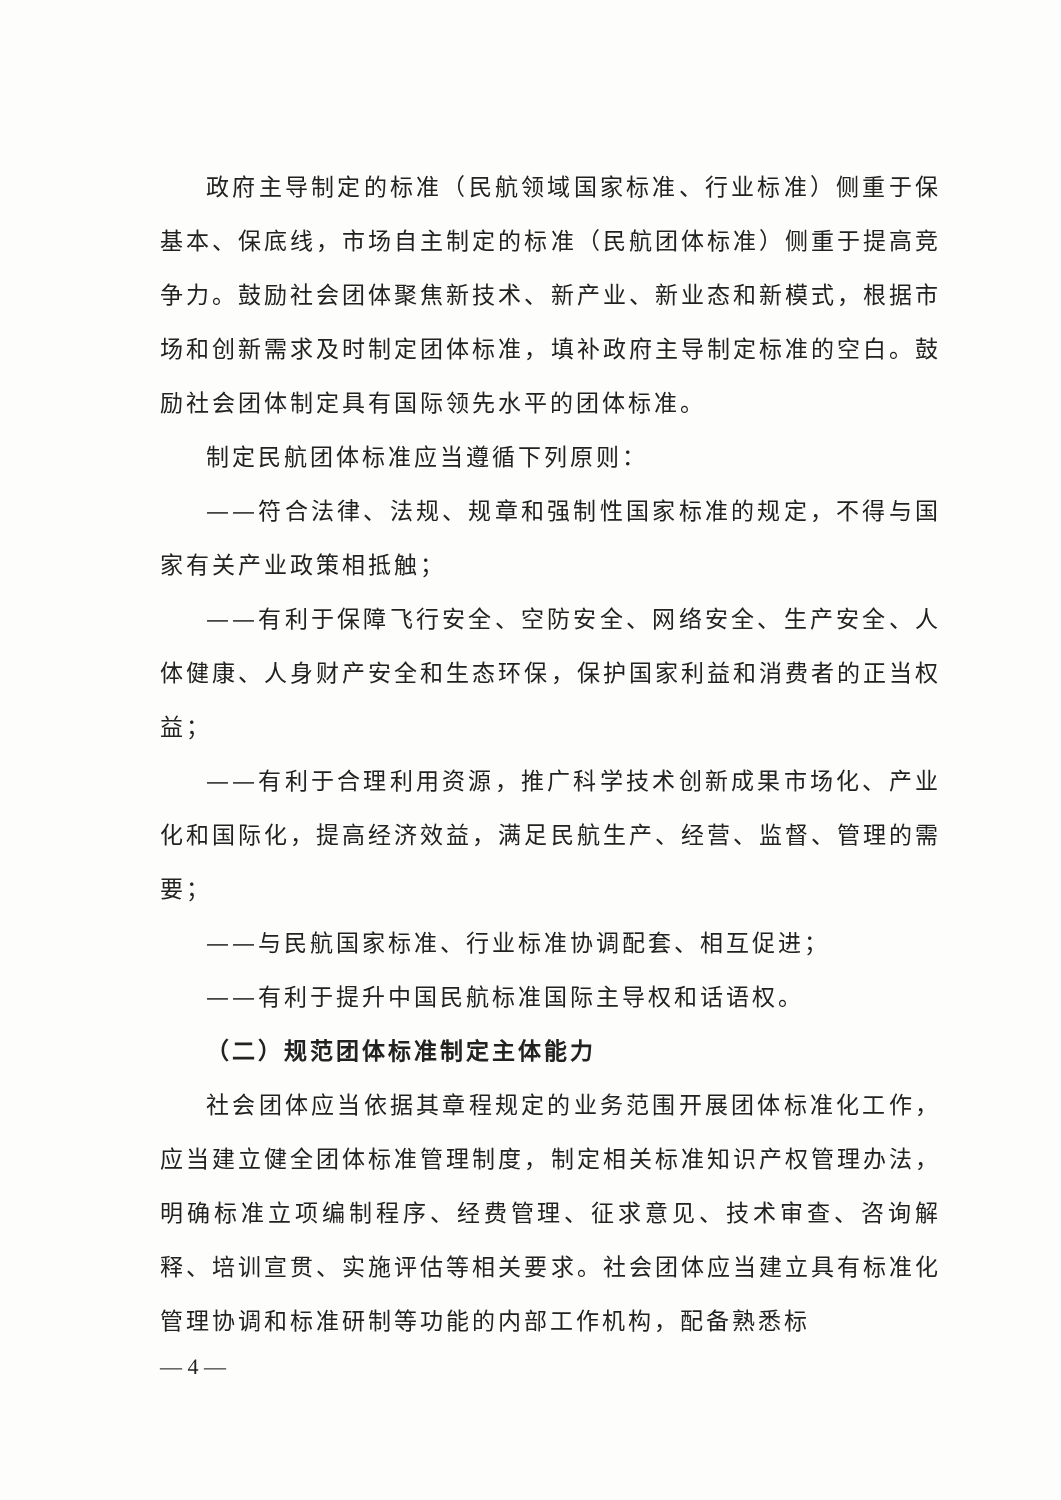政府主导制定的标准（民航领域国家标准、行业标准）侧重于保基本、保底线，市场自主制定的标准（民航团体标准）侧重于提高竞争力。鼓励社会团体聚焦新技术、新产业、新业态和新模式，根据市场和创新需求及时制定团体标准，填补政府主导制定标准的空白。鼓励社会团体制定具有国际领先水平的团体标准。
制定民航团体标准应当遵循下列原则：
——符合法律、法规、规章和强制性国家标准的规定，不得与国家有关产业政策相抵触；
——有利于保障飞行安全、空防安全、网络安全、生产安全、人体健康、人身财产安全和生态环保，保护国家利益和消费者的正当权益；
——有利于合理利用资源，推广科学技术创新成果市场化、产业化和国际化，提高经济效益，满足民航生产、经营、监督、管理的需要；
——与民航国家标准、行业标准协调配套、相互促进；
——有利于提升中国民航标准国际主导权和话语权。
（二）规范团体标准制定主体能力
社会团体应当依据其章程规定的业务范围开展团体标准化工作，应当建立健全团体标准管理制度，制定相关标准知识产权管理办法，明确标准立项编制程序、经费管理、征求意见、技术审查、咨询解释、培训宣贯、实施评估等相关要求。社会团体应当建立具有标准化管理协调和标准研制等功能的内部工作机构，配备熟悉标
— 4 —